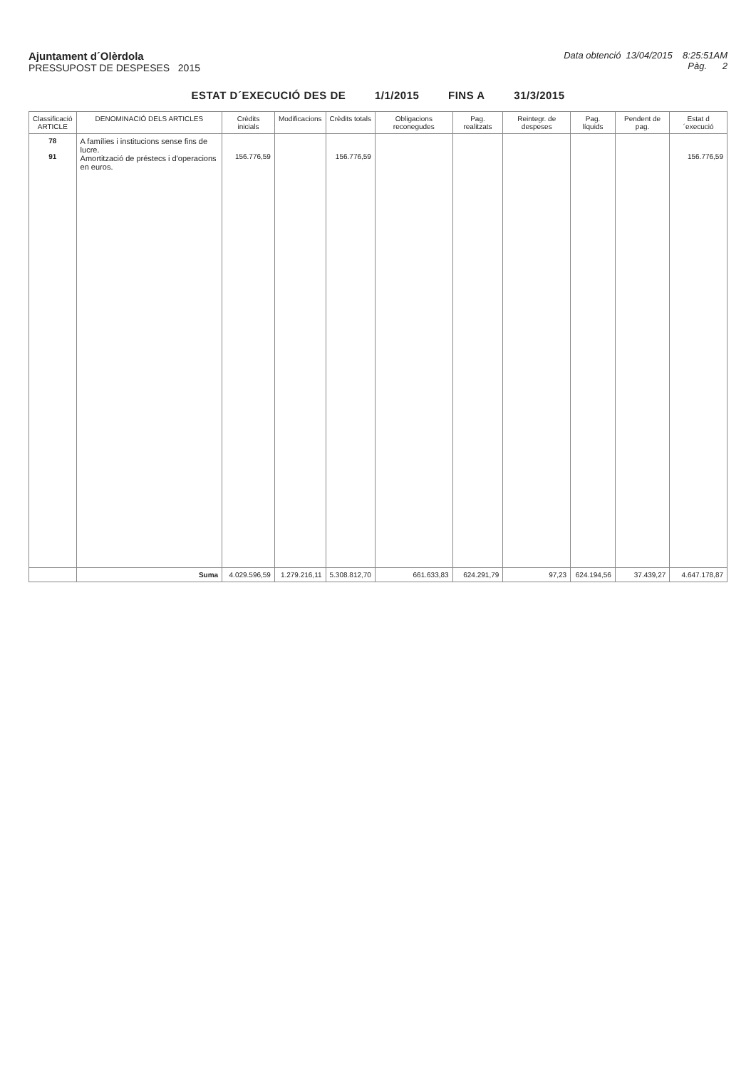Ajuntament d´Olèrdola
PRESSUPOST DE DESPESES 2015
Data obtenció 13/04/2015 8:25:51AM
Pàg. 2
ESTAT D´EXECUCIÓ DES DE 1/1/2015 FINS A 31/3/2015
| Classificació ARTICLE | DENOMINACIÓ DELS ARTICLES | Crèdits inicials | Modificacions | Crèdits totals | Obligacions reconegudes | Pag. realitzats | Reintegr. de despeses | Pag. líquids | Pendent de pag. | Estat d´execució |
| --- | --- | --- | --- | --- | --- | --- | --- | --- | --- | --- |
| 78 91 | A famílies i institucions sense fins de lucre. Amortització de préstecs i d'operacions en euros. | 156.776,59 | | 156.776,59 | | | | | | 156.776,59 |
| | Suma | 4.029.596,59 | 1.279.216,11 | 5.308.812,70 | 661.633,83 | 624.291,79 | 97,23 | 624.194,56 | 37.439,27 | 4.647.178,87 |